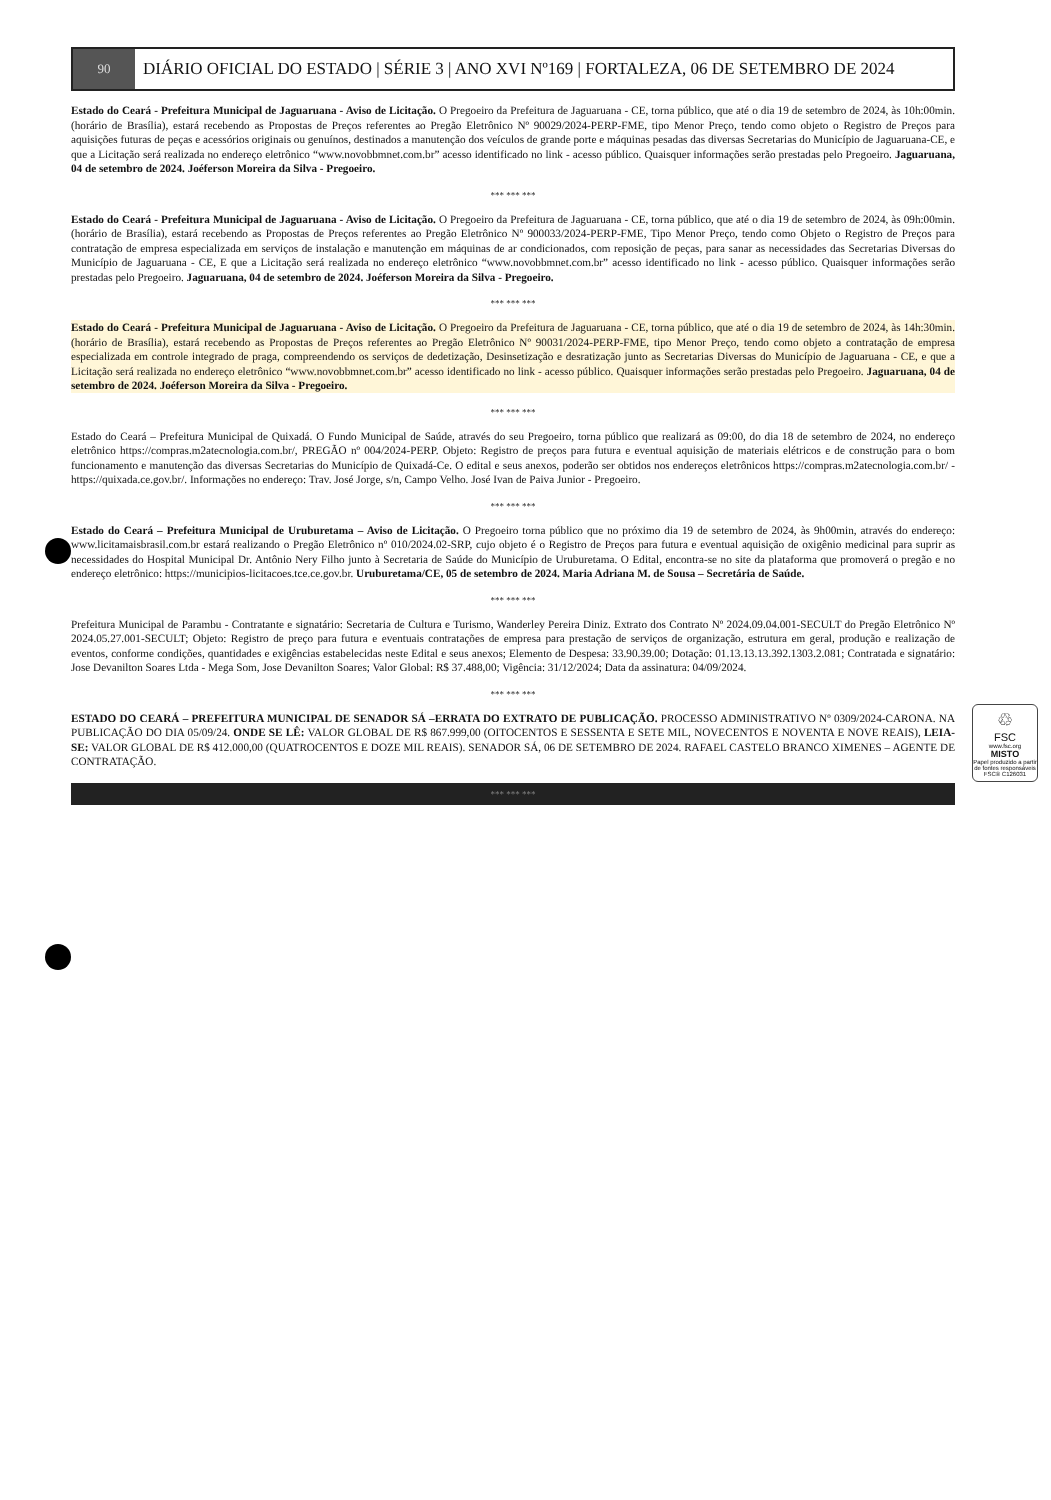90
DIÁRIO OFICIAL DO ESTADO | SÉRIE 3 | ANO XVI Nº169 | FORTALEZA, 06 DE SETEMBRO DE 2024
Estado do Ceará - Prefeitura Municipal de Jaguaruana - Aviso de Licitação. O Pregoeiro da Prefeitura de Jaguaruana - CE, torna público, que até o dia 19 de setembro de 2024, às 10h:00min. (horário de Brasília), estará recebendo as Propostas de Preços referentes ao Pregão Eletrônico Nº 90029/2024-PERP-FME, tipo Menor Preço, tendo como objeto o Registro de Preços para aquisições futuras de peças e acessórios originais ou genuínos, destinados a manutenção dos veículos de grande porte e máquinas pesadas das diversas Secretarias do Município de Jaguaruana-CE, e que a Licitação será realizada no endereço eletrônico “www.novobbmnet.com.br” acesso identificado no link - acesso público. Quaisquer informações serão prestadas pelo Pregoeiro. Jaguaruana, 04 de setembro de 2024. Joéferson Moreira da Silva - Pregoeiro.
*** *** ***
Estado do Ceará - Prefeitura Municipal de Jaguaruana - Aviso de Licitação. O Pregoeiro da Prefeitura de Jaguaruana - CE, torna público, que até o dia 19 de setembro de 2024, às 09h:00min. (horário de Brasília), estará recebendo as Propostas de Preços referentes ao Pregão Eletrônico Nº 900033/2024-PERP-FME, Tipo Menor Preço, tendo como Objeto o Registro de Preços para contratação de empresa especializada em serviços de instalação e manutenção em máquinas de ar condicionados, com reposição de peças, para sanar as necessidades das Secretarias Diversas do Município de Jaguaruana - CE, E que a Licitação será realizada no endereço eletrônico “www.novobbmnet.com.br” acesso identificado no link - acesso público. Quaisquer informações serão prestadas pelo Pregoeiro. Jaguaruana, 04 de setembro de 2024. Joéferson Moreira da Silva - Pregoeiro.
*** *** ***
Estado do Ceará - Prefeitura Municipal de Jaguaruana - Aviso de Licitação. O Pregoeiro da Prefeitura de Jaguaruana - CE, torna público, que até o dia 19 de setembro de 2024, às 14h:30min. (horário de Brasília), estará recebendo as Propostas de Preços referentes ao Pregão Eletrônico Nº 90031/2024-PERP-FME, tipo Menor Preço, tendo como objeto a contratação de empresa especializada em controle integrado de praga, compreendendo os serviços de dedetização, Desinsetização e desratização junto as Secretarias Diversas do Município de Jaguaruana - CE, e que a Licitação será realizada no endereço eletrônico “www.novobbmnet.com.br” acesso identificado no link - acesso público. Quaisquer informações serão prestadas pelo Pregoeiro. Jaguaruana, 04 de setembro de 2024. Joéferson Moreira da Silva - Pregoeiro.
*** *** ***
Estado do Ceará – Prefeitura Municipal de Quixadá. O Fundo Municipal de Saúde, através do seu Pregoeiro, torna público que realizará as 09:00, do dia 18 de setembro de 2024, no endereço eletrônico https://compras.m2atecnologia.com.br/, PREGÃO nº 004/2024-PERP. Objeto: Registro de preços para futura e eventual aquisição de materiais elétricos e de construção para o bom funcionamento e manutenção das diversas Secretarias do Município de Quixadá-Ce. O edital e seus anexos, poderão ser obtidos nos endereços eletrônicos https://compras.m2atecnologia.com.br/ - https://quixada.ce.gov.br/. Informações no endereço: Trav. José Jorge, s/n, Campo Velho. José Ivan de Paiva Junior - Pregoeiro.
*** *** ***
Estado do Ceará – Prefeitura Municipal de Uruburetama – Aviso de Licitação. O Pregoeiro torna público que no próximo dia 19 de setembro de 2024, às 9h00min, através do endereço: www.licitamaisbrasil.com.br estará realizando o Pregão Eletrônico nº 010/2024.02-SRP, cujo objeto é o Registro de Preços para futura e eventual aquisição de oxigênio medicinal para suprir as necessidades do Hospital Municipal Dr. Antônio Nery Filho junto à Secretaria de Saúde do Município de Uruburetama. O Edital, encontra-se no site da plataforma que promoverá o pregão e no endereço eletrônico: https://municipios-licitacoes.tce.ce.gov.br. Uruburetama/CE, 05 de setembro de 2024. Maria Adriana M. de Sousa – Secretária de Saúde.
*** *** ***
Prefeitura Municipal de Parambu - Contratante e signatário: Secretaria de Cultura e Turismo, Wanderley Pereira Diniz. Extrato dos Contrato Nº 2024.09.04.001-SECULT do Pregão Eletrônico Nº 2024.05.27.001-SECULT; Objeto: Registro de preço para futura e eventuais contratações de empresa para prestação de serviços de organização, estrutura em geral, produção e realização de eventos, conforme condições, quantidades e exigências estabelecidas neste Edital e seus anexos; Elemento de Despesa: 33.90.39.00; Dotação: 01.13.13.13.392.1303.2.081; Contratada e signatário: Jose Devanilton Soares Ltda - Mega Som, Jose Devanilton Soares; Valor Global: R$ 37.488,00; Vigência: 31/12/2024; Data da assinatura: 04/09/2024.
*** *** ***
ESTADO DO CEARÁ – PREFEITURA MUNICIPAL DE SENADOR SÁ –ERRATA DO EXTRATO DE PUBLICAÇÃO. PROCESSO ADMINISTRATIVO Nº 0309/2024-CARONA. NA PUBLICAÇÃO DO DIA 05/09/24. ONDE SE LÊ: VALOR GLOBAL DE R$ 867.999,00 (OITOCENTOS E SESSENTA E SETE MIL, NOVECENTOS E NOVENTA E NOVE REAIS), LEIA-SE: VALOR GLOBAL DE R$ 412.000,00 (QUATROCENTOS E DOZE MIL REAIS). SENADOR SÁ, 06 DE SETEMBRO DE 2024. RAFAEL CASTELO BRANCO XIMENES – AGENTE DE CONTRATAÇÃO.
*** *** ***
♲
FSC
www.fsc.org
MISTO
Papel produzido a partir de fontes responsáveis
FSC® C126031